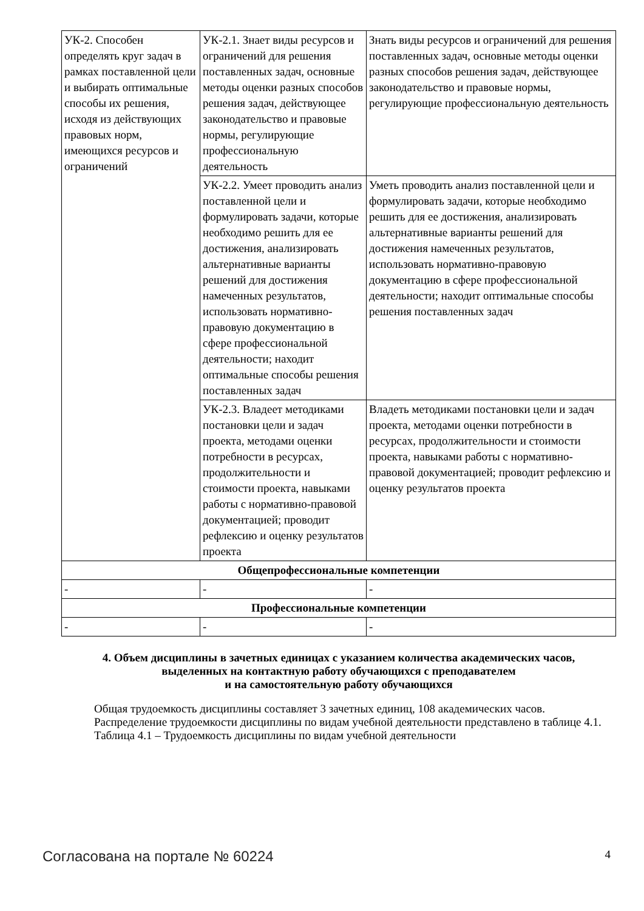| УК-2. Способен определять круг задач в рамках поставленной цели и выбирать оптимальные способы их решения, исходя из действующих правовых норм, имеющихся ресурсов и ограничений | УК-2.1. Знает виды ресурсов и ограничений для решения поставленных задач, основные методы оценки разных способов решения задач, действующее законодательство и правовые нормы, регулирующие профессиональную деятельность | Знать виды ресурсов и ограничений для решения поставленных задач, основные методы оценки разных способов решения задач, действующее законодательство и правовые нормы, регулирующие профессиональную деятельность |
| | УК-2.2. Умеет проводить анализ поставленной цели и формулировать задачи, которые необходимо решить для ее достижения, анализировать альтернативные варианты решений для достижения намеченных результатов, использовать нормативно-правовую документацию в сфере профессиональной деятельности; находит оптимальные способы решения поставленных задач | Уметь проводить анализ поставленной цели и формулировать задачи, которые необходимо решить для ее достижения, анализировать альтернативные варианты решений для достижения намеченных результатов, использовать нормативно-правовую документацию в сфере профессиональной деятельности; находит оптимальные способы решения поставленных задач |
| | УК-2.3. Владеет методиками постановки цели и задач проекта, методами оценки потребности в ресурсах, продолжительности и стоимости проекта, навыками работы с нормативно-правовой документацией; проводит рефлексию и оценку результатов проекта | Владеть методиками постановки цели и задач проекта, методами оценки потребности в ресурсах, продолжительности и стоимости проекта, навыками работы с нормативно-правовой документацией; проводит рефлексию и оценку результатов проекта |
| Общепрофессиональные компетенции | | |
| - | - | - |
| Профессиональные компетенции | | |
| - | - | - |
4. Объем дисциплины в зачетных единицах с указанием количества академических часов,
выделенных на контактную работу обучающихся с преподавателем
и на самостоятельную работу обучающихся
Общая трудоемкость дисциплины составляет 3 зачетных единиц, 108 академических часов.
Распределение трудоемкости дисциплины по видам учебной деятельности представлено в таблице 4.1.
Таблица 4.1 – Трудоемкость дисциплины по видам учебной деятельности
Согласована на портале № 60224 4